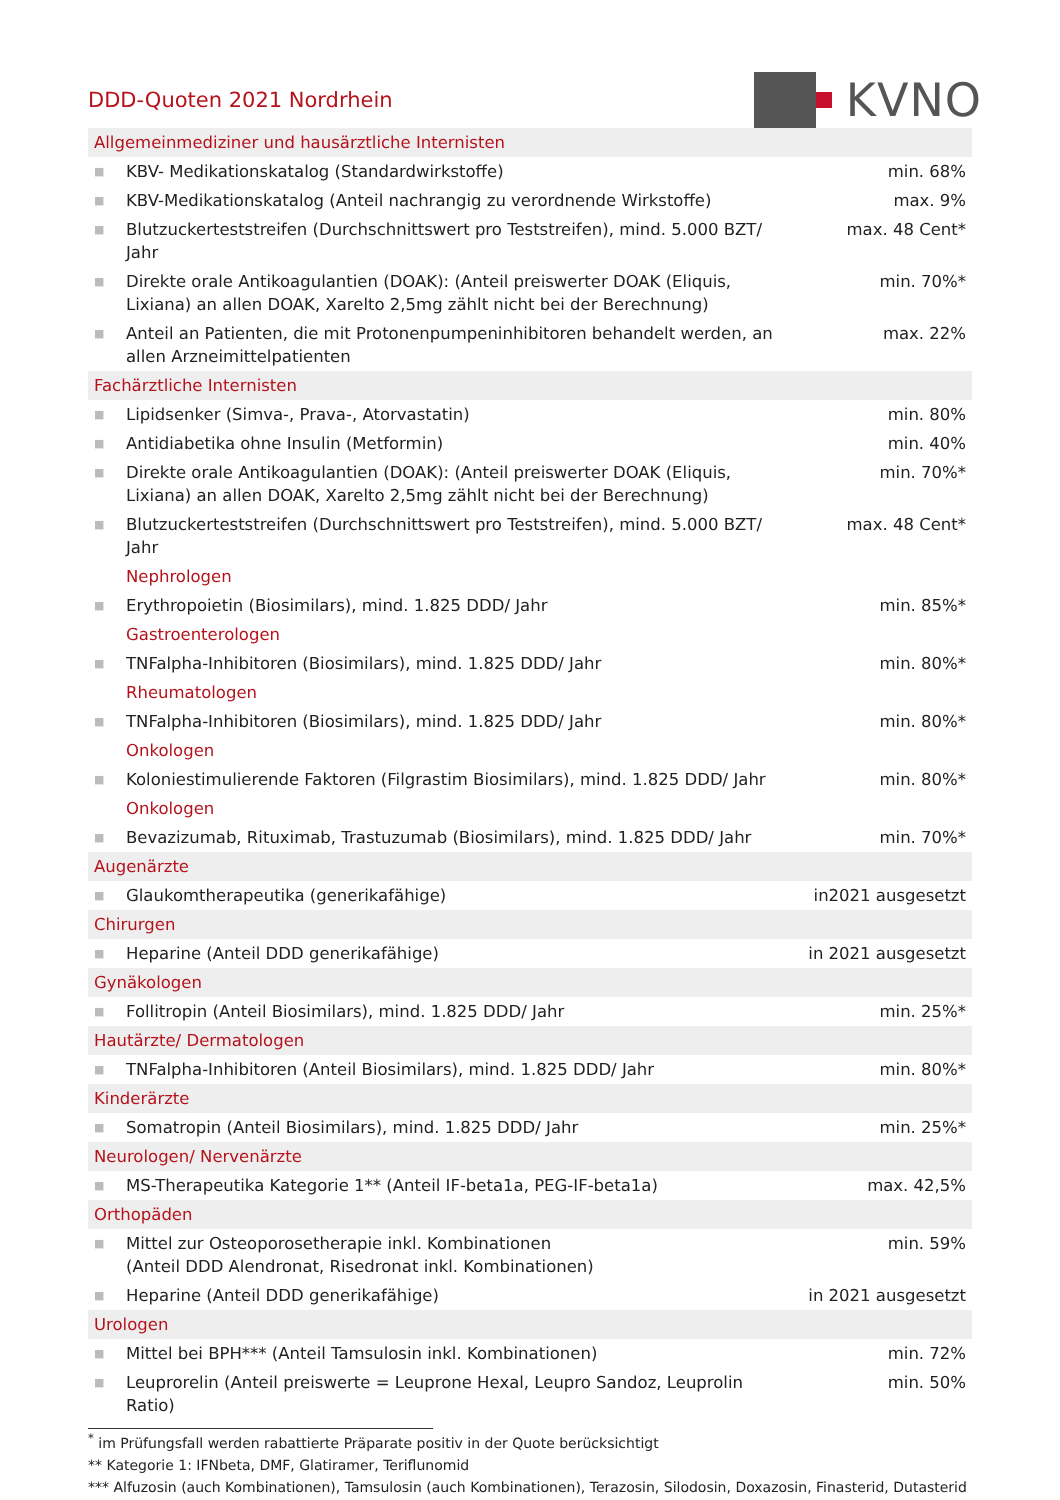DDD-Quoten 2021 Nordrhein
KVNO
| Allgemeinmediziner und hausärztliche Internisten | | |
| ■ | KBV- Medikationskatalog (Standardwirkstoffe) | min. 68% |
| ■ | KBV-Medikationskatalog (Anteil nachrangig zu verordnende Wirkstoffe) | max. 9% |
| ■ | Blutzuckerteststreifen (Durchschnittswert pro Teststreifen), mind. 5.000 BZT/ Jahr | max. 48 Cent* |
| ■ | Direkte orale Antikoagulantien (DOAK): (Anteil preiswerter DOAK (Eliquis, Lixiana) an allen DOAK, Xarelto 2,5mg zählt nicht bei der Berechnung) | min. 70%* |
| ■ | Anteil an Patienten, die mit Protonenpumpeninhibitoren behandelt werden, an allen Arzneimittelpatienten | max. 22% |
| Fachärztliche Internisten | | |
| ■ | Lipidsenker (Simva-, Prava-, Atorvastatin) | min. 80% |
| ■ | Antidiabetika ohne Insulin (Metformin) | min. 40% |
| ■ | Direkte orale Antikoagulantien (DOAK): (Anteil preiswerter DOAK (Eliquis, Lixiana) an allen DOAK, Xarelto 2,5mg zählt nicht bei der Berechnung) | min. 70%* |
| ■ | Blutzuckerteststreifen (Durchschnittswert pro Teststreifen), mind. 5.000 BZT/ Jahr | max. 48 Cent* |
| | Nephrologen | |
| ■ | Erythropoietin (Biosimilars), mind. 1.825 DDD/ Jahr | min. 85%* |
| | Gastroenterologen | |
| ■ | TNFalpha-Inhibitoren (Biosimilars), mind. 1.825 DDD/ Jahr | min. 80%* |
| | Rheumatologen | |
| ■ | TNFalpha-Inhibitoren (Biosimilars), mind. 1.825 DDD/ Jahr | min. 80%* |
| | Onkologen | |
| ■ | Koloniestimulierende Faktoren (Filgrastim Biosimilars), mind. 1.825 DDD/ Jahr | min. 80%* |
| | Onkologen | |
| ■ | Bevazizumab, Rituximab, Trastuzumab (Biosimilars), mind. 1.825 DDD/ Jahr | min. 70%* |
| Augenärzte | | |
| ■ | Glaukomtherapeutika (generikafähige) | in2021 ausgesetzt |
| Chirurgen | | |
| ■ | Heparine (Anteil DDD generikafähige) | in 2021 ausgesetzt |
| Gynäkologen | | |
| ■ | Follitropin (Anteil Biosimilars), mind. 1.825 DDD/ Jahr | min. 25%* |
| Hautärzte/ Dermatologen | | |
| ■ | TNFalpha-Inhibitoren (Anteil Biosimilars), mind. 1.825 DDD/ Jahr | min. 80%* |
| Kinderärzte | | |
| ■ | Somatropin (Anteil Biosimilars), mind. 1.825 DDD/ Jahr | min. 25%* |
| Neurologen/ Nervenärzte | | |
| ■ | MS-Therapeutika Kategorie 1** (Anteil IF-beta1a, PEG-IF-beta1a) | max. 42,5% |
| Orthopäden | | |
| ■ | Mittel zur Osteoporosetherapie inkl. Kombinationen (Anteil DDD Alendronat, Risedronat inkl. Kombinationen) | min. 59% |
| ■ | Heparine (Anteil DDD generikafähige) | in 2021 ausgesetzt |
| Urologen | | |
| ■ | Mittel bei BPH*** (Anteil Tamsulosin inkl. Kombinationen) | min. 72% |
| ■ | Leuprorelin (Anteil preiswerte = Leuprone Hexal, Leupro Sandoz, Leuprolin Ratio) | min. 50% |
<sup>*</sup> im Prüfungsfall werden rabattierte Präparate positiv in der Quote berücksichtigt
** Kategorie 1: IFNbeta, DMF, Glatiramer, Teriflunomid
*** Alfuzosin (auch Kombinationen), Tamsulosin (auch Kombinationen), Terazosin, Silodosin, Doxazosin, Finasterid, Dutasterid